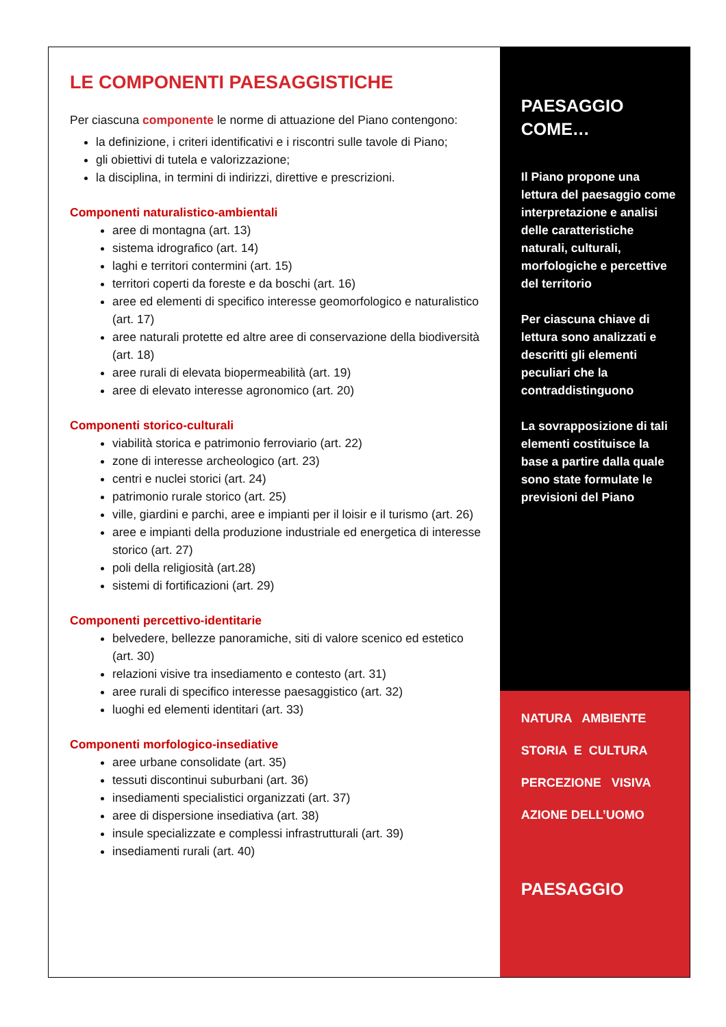LE COMPONENTI PAESAGGISTICHE
Per ciascuna componente le norme di attuazione del Piano contengono:
la definizione, i criteri identificativi e i riscontri sulle tavole di Piano;
gli obiettivi di tutela e valorizzazione;
la disciplina, in termini di indirizzi, direttive e prescrizioni.
Componenti naturalistico-ambientali
aree di montagna (art. 13)
sistema idrografico (art. 14)
laghi e territori contermini (art. 15)
territori coperti da foreste e da boschi (art. 16)
aree ed elementi di specifico interesse geomorfologico e naturalistico (art. 17)
aree naturali protette ed altre aree di conservazione della biodiversità (art. 18)
aree rurali di elevata biopermeabilità (art. 19)
aree di elevato interesse agronomico (art. 20)
Componenti storico-culturali
viabilità storica e patrimonio ferroviario (art. 22)
zone di interesse archeologico (art. 23)
centri e nuclei storici (art. 24)
patrimonio rurale storico (art. 25)
ville, giardini e parchi, aree e impianti per il loisir e il turismo (art. 26)
aree e impianti della produzione industriale ed energetica di interesse storico (art. 27)
poli della religiosità (art.28)
sistemi di fortificazioni (art. 29)
Componenti percettivo-identitarie
belvedere, bellezze panoramiche, siti di valore scenico ed estetico (art. 30)
relazioni visive tra insediamento e contesto (art. 31)
aree rurali di specifico interesse paesaggistico (art. 32)
luoghi ed elementi identitari (art. 33)
Componenti morfologico-insediative
aree urbane consolidate (art. 35)
tessuti discontinui suburbani (art. 36)
insediamenti specialistici organizzati (art. 37)
aree di dispersione insediativa (art. 38)
insule specializzate e complessi infrastrutturali (art. 39)
insediamenti rurali (art. 40)
PAESAGGIO
COME…
Il Piano propone una lettura del paesaggio come interpretazione e analisi delle caratteristiche naturali, culturali, morfologiche e percettive del territorio
Per ciascuna chiave di lettura sono analizzati e descritti gli elementi peculiari che la contraddistinguono
La sovrapposizione di tali elementi costituisce la base a partire dalla quale sono state formulate le previsioni del Piano
NATURA AMBIENTE
STORIA E CULTURA
PERCEZIONE VISIVA
AZIONE DELL’UOMO
PAESAGGIO